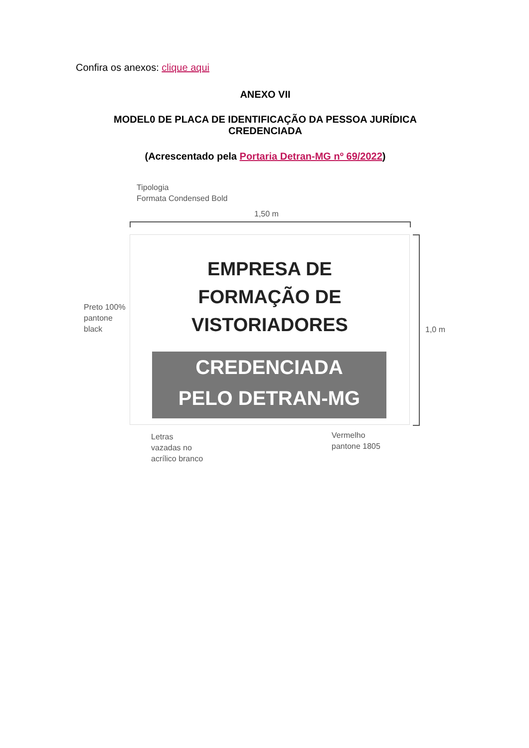Confira os anexos: clique aqui
ANEXO VII
MODEL0 DE PLACA DE IDENTIFICAÇÃO DA PESSOA JURÍDICA
CREDENCIADA
(Acrescentado pela Portaria Detran-MG nº 69/2022)
Tipologia
Formata Condensed Bold
1,50 m
EMPRESA DE
FORMAÇÃO DE
VISTORIADORES
CREDENCIADA
PELO DETRAN-MG
1,0 m
Preto 100%
pantone
black
Letras
vazadas no
acrílico branco
Vermelho
pantone 1805